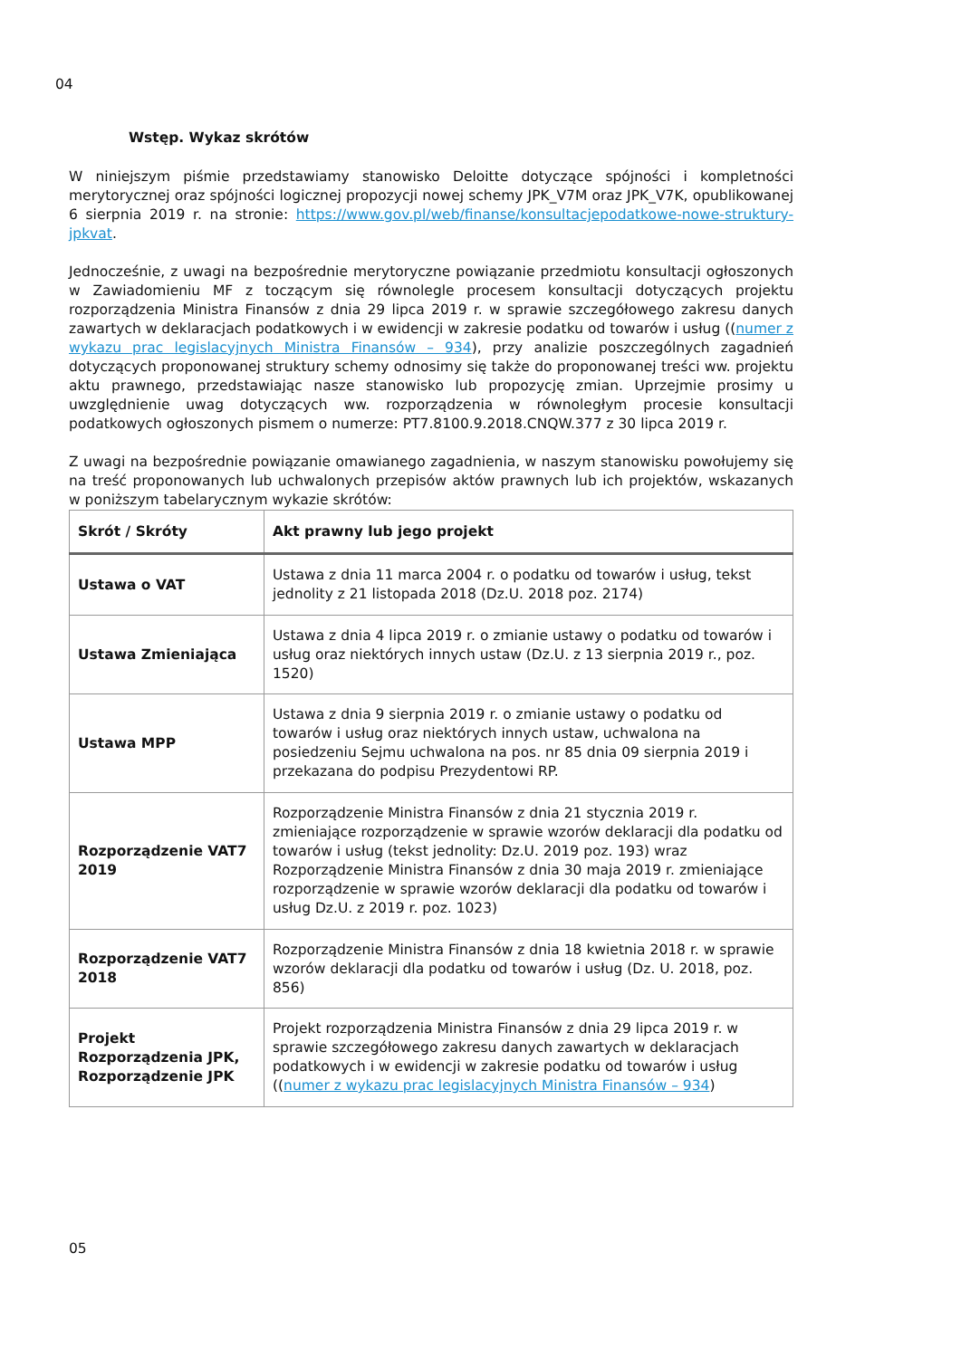04
Wstęp. Wykaz skrótów
W niniejszym piśmie przedstawiamy stanowisko Deloitte dotyczące spójności i kompletności merytorycznej oraz spójności logicznej propozycji nowej schemy JPK_V7M oraz JPK_V7K, opublikowanej 6 sierpnia 2019 r. na stronie: https://www.gov.pl/web/finanse/konsultacjepodatkowe-nowe-struktury-jpkvat.
Jednocześnie, z uwagi na bezpośrednie merytoryczne powiązanie przedmiotu konsultacji ogłoszonych w Zawiadomieniu MF z toczącym się równolegle procesem konsultacji dotyczących projektu rozporządzenia Ministra Finansów z dnia 29 lipca 2019 r. w sprawie szczegółowego zakresu danych zawartych w deklaracjach podatkowych i w ewidencji w zakresie podatku od towarów i usług ((numer z wykazu prac legislacyjnych Ministra Finansów – 934), przy analizie poszczególnych zagadnień dotyczących proponowanej struktury schemy odnosimy się także do proponowanej treści ww. projektu aktu prawnego, przedstawiając nasze stanowisko lub propozycję zmian. Uprzejmie prosimy u uwzględnienie uwag dotyczących ww. rozporządzenia w równoległym procesie konsultacji podatkowych ogłoszonych pismem o numerze: PT7.8100.9.2018.CNQW.377 z 30 lipca 2019 r.
Z uwagi na bezpośrednie powiązanie omawianego zagadnienia, w naszym stanowisku powołujemy się na treść proponowanych lub uchwalonych przepisów aktów prawnych lub ich projektów, wskazanych w poniższym tabelarycznym wykazie skrótów:
| Skrót / Skróty | Akt prawny lub jego projekt |
| --- | --- |
| Ustawa o VAT | Ustawa z dnia 11 marca 2004 r. o podatku od towarów i usług, tekst jednolity z 21 listopada 2018 (Dz.U. 2018 poz. 2174) |
| Ustawa Zmieniająca | Ustawa z dnia 4 lipca 2019 r. o zmianie ustawy o podatku od towarów i usług oraz niektórych innych ustaw (Dz.U. z 13 sierpnia 2019 r., poz. 1520) |
| Ustawa MPP | Ustawa z dnia 9 sierpnia 2019 r. o zmianie ustawy o podatku od towarów i usług oraz niektórych innych ustaw, uchwalona na posiedzeniu Sejmu uchwalona na pos. nr 85 dnia 09 sierpnia 2019 i przekazana do podpisu Prezydentowi RP. |
| Rozporządzenie VAT7 2019 | Rozporządzenie Ministra Finansów z dnia 21 stycznia 2019 r. zmieniające rozporządzenie w sprawie wzorów deklaracji dla podatku od towarów i usług (tekst jednolity: Dz.U. 2019 poz. 193) wraz Rozporządzenie Ministra Finansów z dnia 30 maja 2019 r. zmieniające rozporządzenie w sprawie wzorów deklaracji dla podatku od towarów i usług Dz.U. z 2019 r. poz. 1023) |
| Rozporządzenie VAT7 2018 | Rozporządzenie Ministra Finansów z dnia 18 kwietnia 2018 r. w sprawie wzorów deklaracji dla podatku od towarów i usług (Dz. U. 2018, poz. 856) |
| Projekt Rozporządzenia JPK, Rozporządzenie JPK | Projekt rozporządzenia Ministra Finansów z dnia 29 lipca 2019 r. w sprawie szczegółowego zakresu danych zawartych w deklaracjach podatkowych i w ewidencji w zakresie podatku od towarów i usług (( numer z wykazu prac legislacyjnych Ministra Finansów – 934 ) |
05